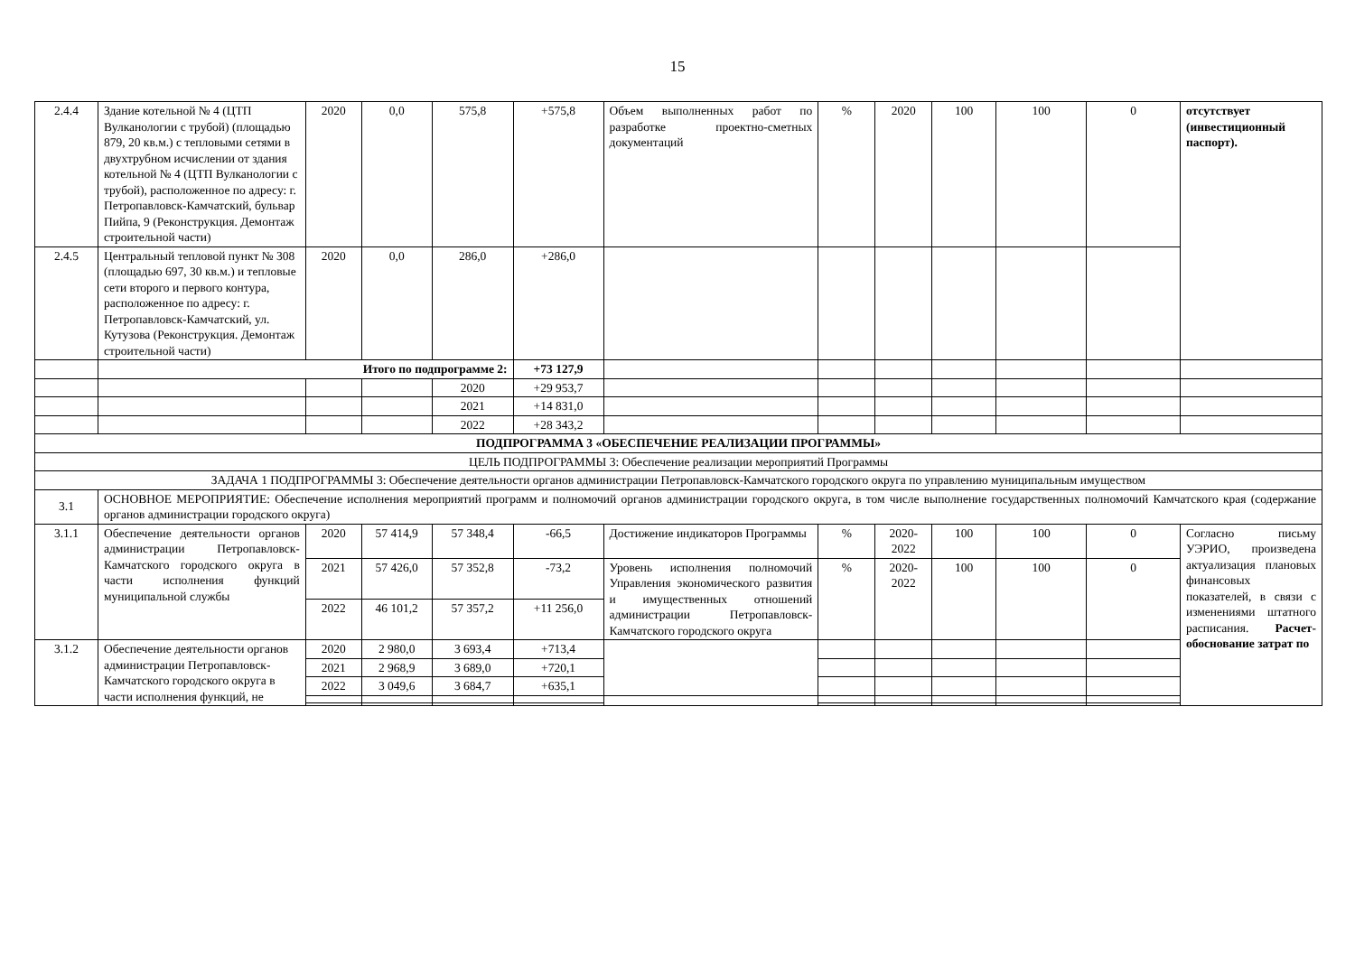15
| 2.4.4 | Здание котельной № 4 (ЦТП Вулканологии с трубой) (площадью 879, 20 кв.м.) с тепловыми сетями в двухтрубном исчислении от здания котельной № 4 (ЦТП Вулканологии с трубой), расположенное по адресу: г. Петропавловск-Камчатский, бульвар Пийпа, 9 (Реконструкция. Демонтаж строительной части) | 2020 | 0,0 | 575,8 | +575,8 | Объем выполненных работ по разработке проектно-сметных документаций | % | 2020 | 100 | 100 | 0 | отсутствует (инвестиционный паспорт). |
| 2.4.5 | Центральный тепловой пункт № 308 (площадью 697, 30 кв.м.) и тепловые сети второго и первого контура, расположенное по адресу: г. Петропавловск-Камчатский, ул. Кутузова (Реконструкция. Демонтаж строительной части) | 2020 | 0,0 | 286,0 | +286,0 | | | | | | | |
| | Итого по подпрограмме 2: | | | | +73 127,9 | | | | | | | |
| | | | | 2020 | +29 953,7 | | | | | | | |
| | | | | 2021 | +14 831,0 | | | | | | | |
| | | | | 2022 | +28 343,2 | | | | | | | |
| ПОДПРОГРАММА 3 «ОБЕСПЕЧЕНИЕ РЕАЛИЗАЦИИ ПРОГРАММЫ» | | | | | | | | | | | | |
| ЦЕЛЬ ПОДПРОГРАММЫ 3: Обеспечение реализации мероприятий Программы | | | | | | | | | | | | |
| ЗАДАЧА 1 ПОДПРОГРАММЫ 3: Обеспечение деятельности органов администрации Петропавловск-Камчатского городского округа по управлению муниципальным имуществом | | | | | | | | | | | | |
| 3.1 | ОСНОВНОЕ МЕРОПРИЯТИЕ: Обеспечение исполнения мероприятий программ и полномочий органов администрации городского округа, в том числе выполнение государственных полномочий Камчатского края (содержание органов администрации городского округа) | | | | | | | | | | | |
| 3.1.1 | Обеспечение деятельности органов администрации Петропавловск-Камчатского городского округа в части исполнения функций муниципальной службы | 2020 | 57 414,9 | 57 348,4 | -66,5 | Достижение индикаторов Программы | % | 2020-2022 | 100 | 100 | 0 | Согласно письму УЭРИО, произведена актуализация плановых финансовых показателей, в связи с изменениями штатного расписания. Расчет-обоснование затрат по |
| | | 2021 | 57 426,0 | 57 352,8 | -73,2 | Уровень исполнения полномочий Управления экономического развития и имущественных отношений администрации Петропавловск-Камчатского городского округа | % | 2020-2022 | 100 | 100 | 0 | |
| | | 2022 | 46 101,2 | 57 357,2 | +11 256,0 | | | | | | | |
| 3.1.2 | Обеспечение деятельности органов администрации Петропавловск-Камчатского городского округа в части исполнения функций, не | 2020 | 2 980,0 | 3 693,4 | +713,4 | | | | | | | |
| | | 2021 | 2 968,9 | 3 689,0 | +720,1 | | | | | | | |
| | | 2022 | 3 049,6 | 3 684,7 | +635,1 | | | | | | | |